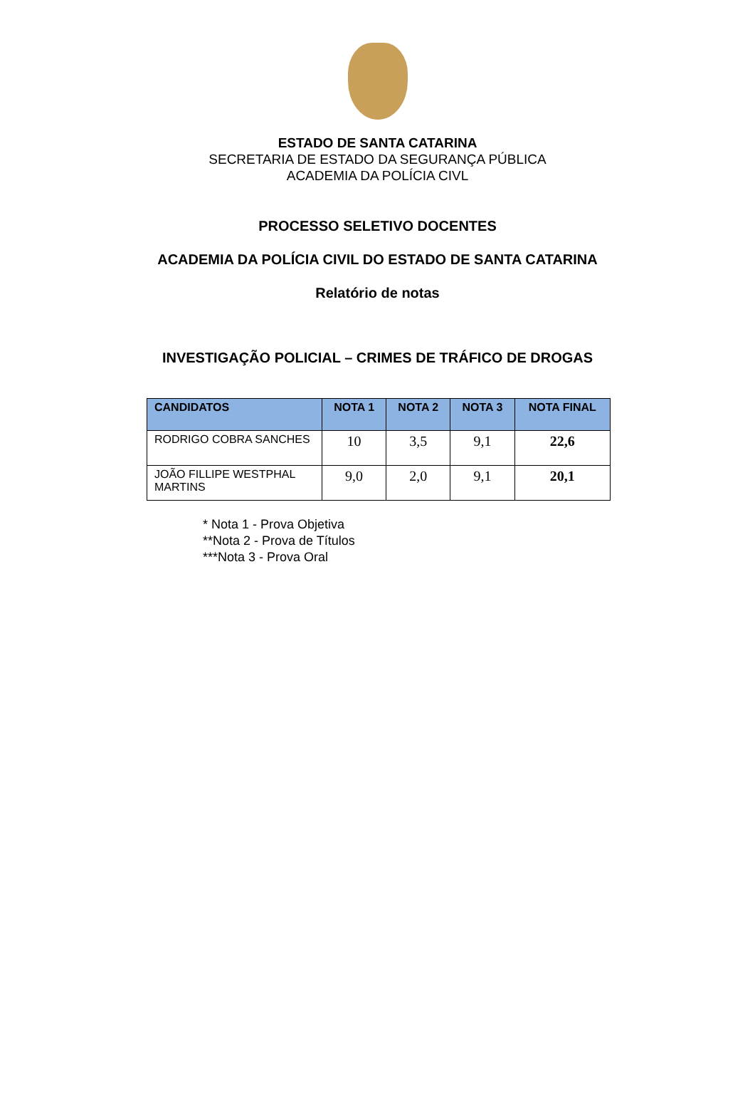ESTADO DE SANTA CATARINA
SECRETARIA DE ESTADO DA SEGURANÇA PÚBLICA
ACADEMIA DA POLÍCIA CIVL
PROCESSO SELETIVO DOCENTES
ACADEMIA DA POLÍCIA CIVIL DO ESTADO DE SANTA CATARINA
Relatório de notas
INVESTIGAÇÃO POLICIAL – CRIMES DE TRÁFICO DE DROGAS
| CANDIDATOS | NOTA 1 | NOTA 2 | NOTA 3 | NOTA FINAL |
| --- | --- | --- | --- | --- |
| RODRIGO COBRA SANCHES | 10 | 3,5 | 9,1 | 22,6 |
| JOÃO FILLIPE WESTPHAL MARTINS | 9,0 | 2,0 | 9,1 | 20,1 |
* Nota 1 - Prova Objetiva
**Nota 2 - Prova de Títulos
***Nota 3 - Prova Oral